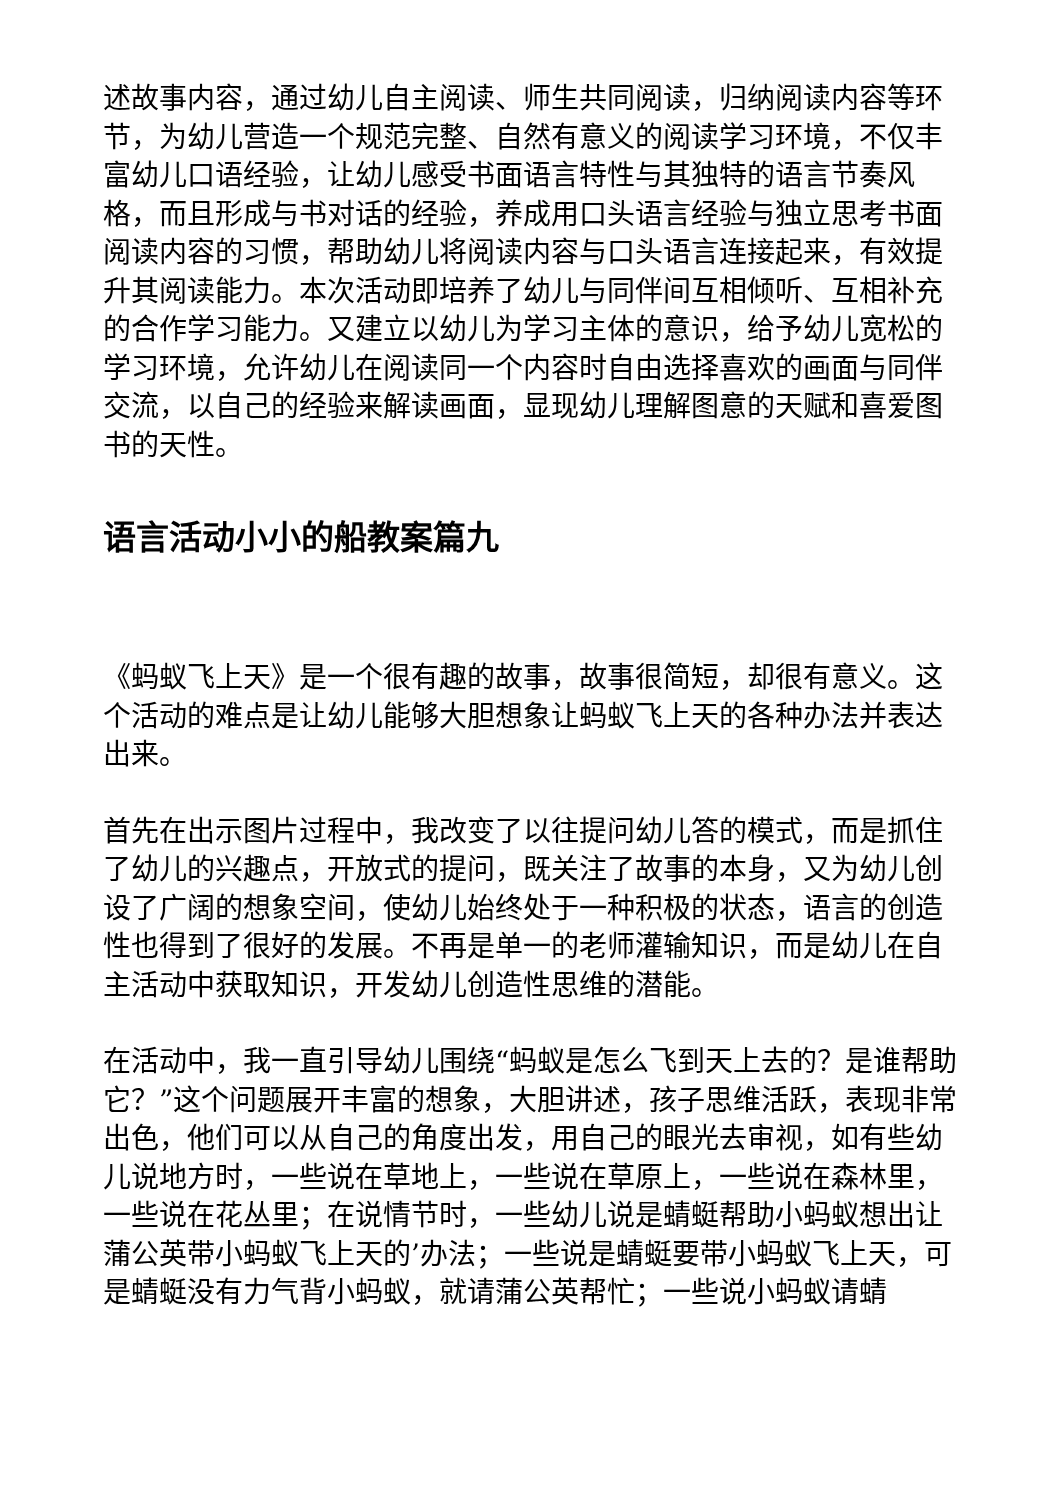述故事内容，通过幼儿自主阅读、师生共同阅读，归纳阅读内容等环节，为幼儿营造一个规范完整、自然有意义的阅读学习环境，不仅丰富幼儿口语经验，让幼儿感受书面语言特性与其独特的语言节奏风格，而且形成与书对话的经验，养成用口头语言经验与独立思考书面阅读内容的习惯，帮助幼儿将阅读内容与口头语言连接起来，有效提升其阅读能力。本次活动即培养了幼儿与同伴间互相倾听、互相补充的合作学习能力。又建立以幼儿为学习主体的意识，给予幼儿宽松的学习环境，允许幼儿在阅读同一个内容时自由选择喜欢的画面与同伴交流，以自己的经验来解读画面，显现幼儿理解图意的天赋和喜爱图书的天性。
语言活动小小的船教案篇九
《蚂蚁飞上天》是一个很有趣的故事，故事很简短，却很有意义。这个活动的难点是让幼儿能够大胆想象让蚂蚁飞上天的各种办法并表达出来。
首先在出示图片过程中，我改变了以往提问幼儿答的模式，而是抓住了幼儿的兴趣点，开放式的提问，既关注了故事的本身，又为幼儿创设了广阔的想象空间，使幼儿始终处于一种积极的状态，语言的创造性也得到了很好的发展。不再是单一的老师灌输知识，而是幼儿在自主活动中获取知识，开发幼儿创造性思维的潜能。
在活动中，我一直引导幼儿围绕“蚂蚁是怎么飞到天上去的？是谁帮助它？”这个问题展开丰富的想象，大胆讲述，孩子思维活跃，表现非常出色，他们可以从自己的角度出发，用自己的眼光去审视，如有些幼儿说地方时，一些说在草地上，一些说在草原上，一些说在森林里，一些说在花丛里；在说情节时，一些幼儿说是蜻蜓帮助小蚂蚁想出让蒲公英带小蚂蚁飞上天的’办法；一些说是蜻蜓要带小蚂蚁飞上天，可是蜻蜓没有力气背小蚂蚁，就请蒲公英帮忙；一些说小蚂蚁请蜻